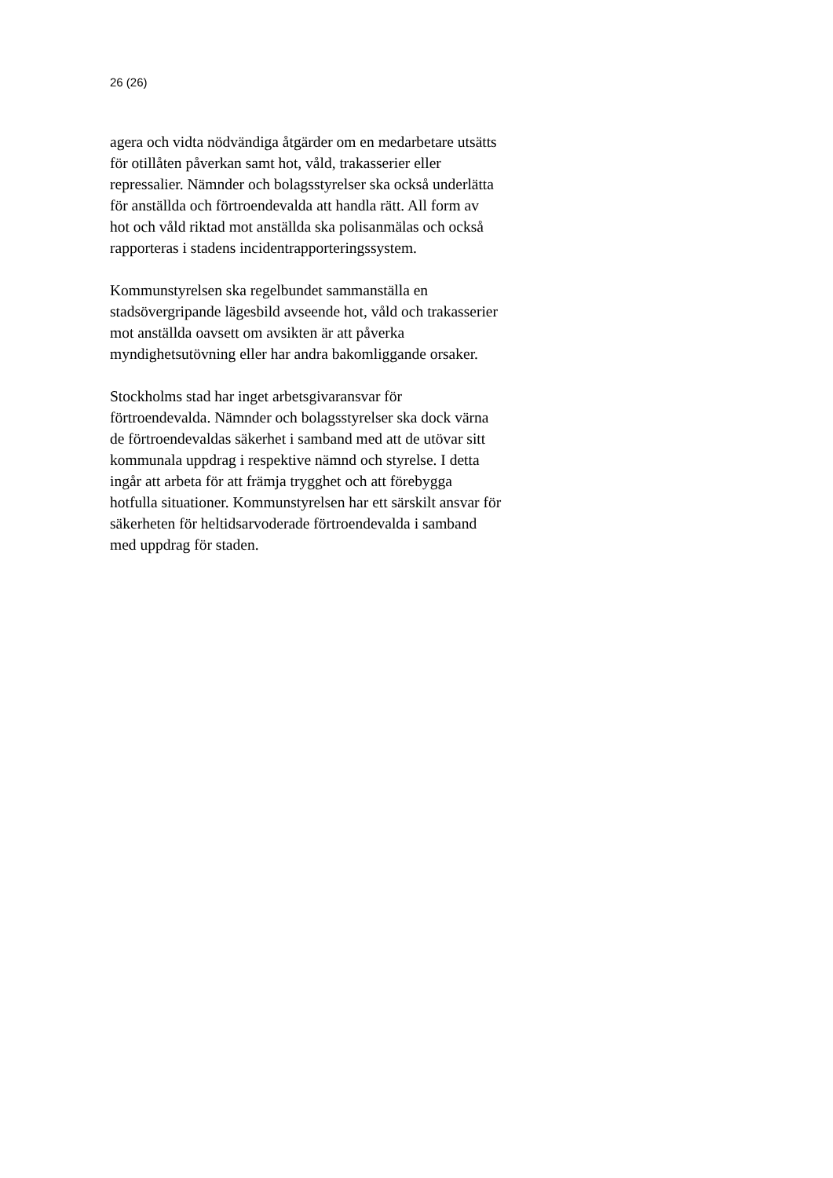26 (26)
agera och vidta nödvändiga åtgärder om en medarbetare utsätts
för otillåten påverkan samt hot, våld, trakasserier eller
repressalier. Nämnder och bolagsstyrelser ska också underlätta
för anställda och förtroendevalda att handla rätt. All form av
hot och våld riktad mot anställda ska polisanmälas och också
rapporteras i stadens incidentrapporteringssystem.
Kommunstyrelsen ska regelbundet sammanställa en
stadsövergripande lägesbild avseende hot, våld och trakasserier
mot anställda oavsett om avsikten är att påverka
myndighetsutövning eller har andra bakomliggande orsaker.
Stockholms stad har inget arbetsgivaransvar för
förtroendevalda. Nämnder och bolagsstyrelser ska dock värna
de förtroendevaldas säkerhet i samband med att de utövar sitt
kommunala uppdrag i respektive nämnd och styrelse. I detta
ingår att arbeta för att främja trygghet och att förebygga
hotfulla situationer. Kommunstyrelsen har ett särskilt ansvar för
säkerheten för heltidsarvoderade förtroendevalda i samband
med uppdrag för staden.